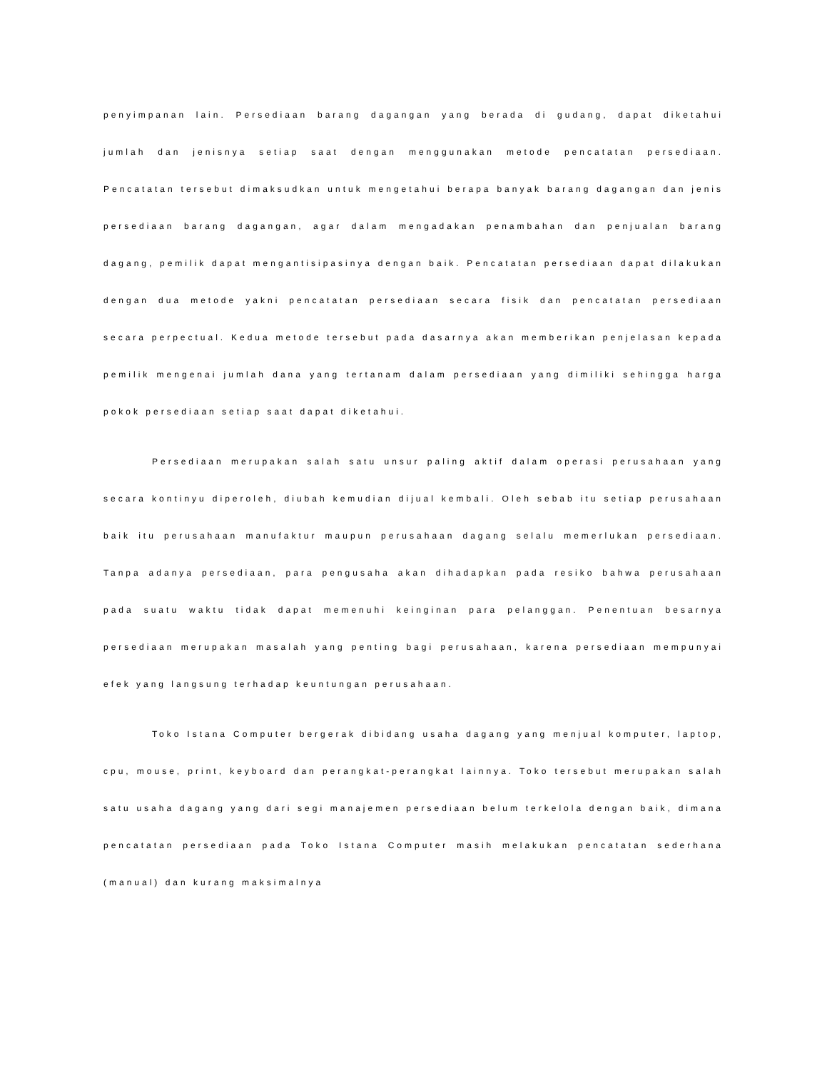penyimpanan lain. Persediaan barang dagangan yang berada di gudang, dapat diketahui jumlah dan jenisnya setiap saat dengan menggunakan metode pencatatan persediaan. Pencatatan tersebut dimaksudkan untuk mengetahui berapa banyak barang dagangan dan jenis persediaan barang dagangan, agar dalam mengadakan penambahan dan penjualan barang dagang, pemilik dapat mengantisipasinya dengan baik. Pencatatan persediaan dapat dilakukan dengan dua metode yakni pencatatan persediaan secara fisik dan pencatatan persediaan secara perpectual. Kedua metode tersebut pada dasarnya akan memberikan penjelasan kepada pemilik mengenai jumlah dana yang tertanam dalam persediaan yang dimiliki sehingga harga pokok persediaan setiap saat dapat diketahui.
Persediaan merupakan salah satu unsur paling aktif dalam operasi perusahaan yang secara kontinyu diperoleh, diubah kemudian dijual kembali. Oleh sebab itu setiap perusahaan baik itu perusahaan manufaktur maupun perusahaan dagang selalu memerlukan persediaan. Tanpa adanya persediaan, para pengusaha akan dihadapkan pada resiko bahwa perusahaan pada suatu waktu tidak dapat memenuhi keinginan para pelanggan. Penentuan besarnya persediaan merupakan masalah yang penting bagi perusahaan, karena persediaan mempunyai efek yang langsung terhadap keuntungan perusahaan.
Toko Istana Computer bergerak dibidang usaha dagang yang menjual komputer, laptop, cpu, mouse, print, keyboard dan perangkat-perangkat lainnya. Toko tersebut merupakan salah satu usaha dagang yang dari segi manajemen persediaan belum terkelola dengan baik, dimana pencatatan persediaan pada Toko Istana Computer masih melakukan pencatatan sederhana (manual) dan kurang maksimalnya